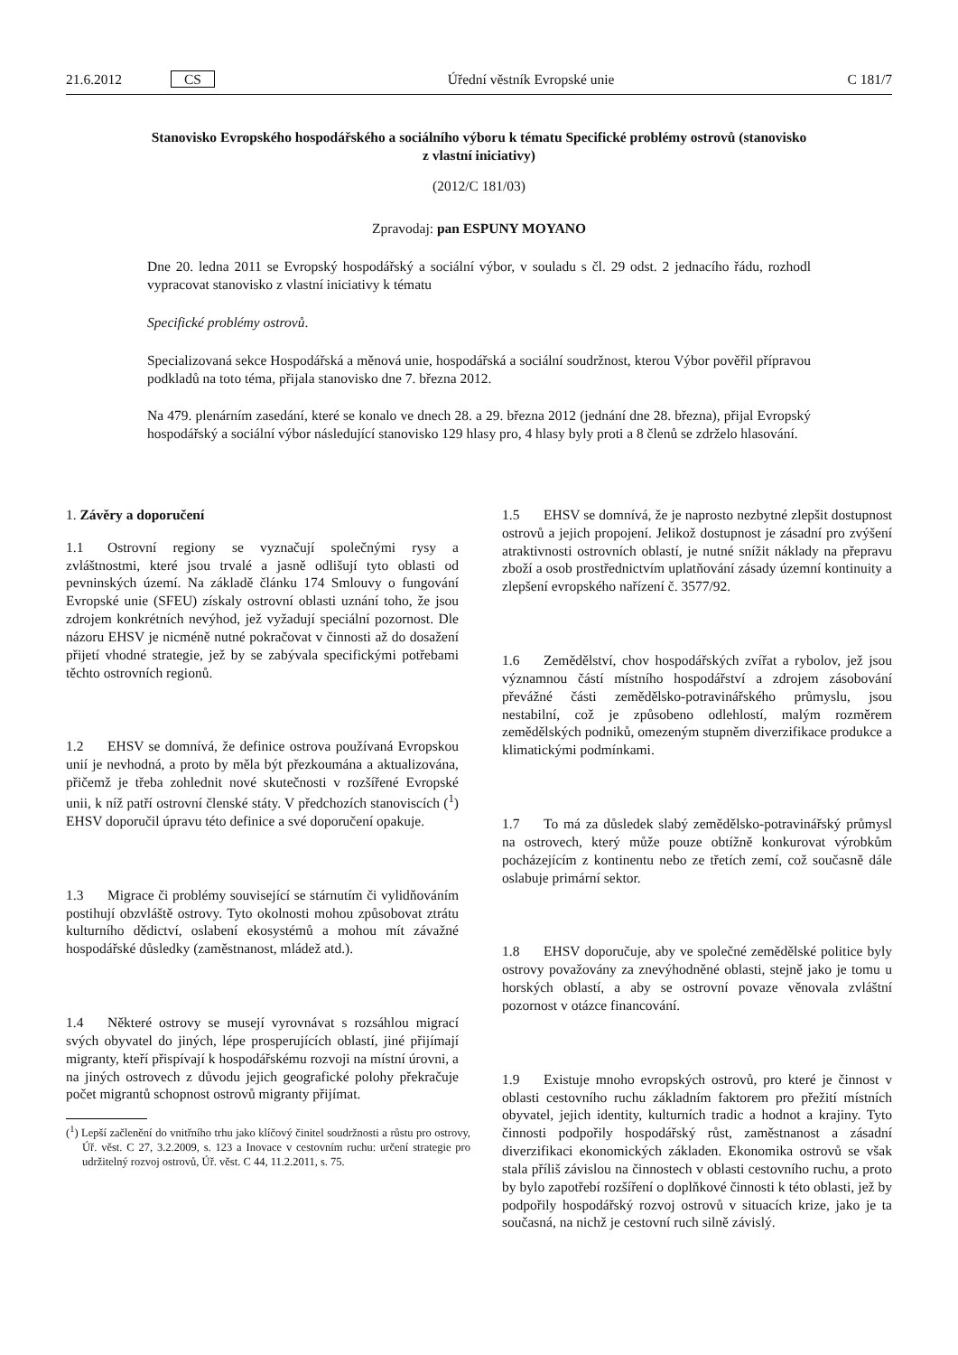21.6.2012 CS Úřední věstník Evropské unie C 181/7
Stanovisko Evropského hospodářského a sociálního výboru k tématu Specifické problémy ostrovů (stanovisko z vlastní iniciativy)
(2012/C 181/03)
Zpravodaj: pan ESPUNY MOYANO
Dne 20. ledna 2011 se Evropský hospodářský a sociální výbor, v souladu s čl. 29 odst. 2 jednacího řádu, rozhodl vypracovat stanovisko z vlastní iniciativy k tématu
Specifické problémy ostrovů.
Specializovaná sekce Hospodářská a měnová unie, hospodářská a sociální soudržnost, kterou Výbor pověřil přípravou podkladů na toto téma, přijala stanovisko dne 7. března 2012.
Na 479. plenárním zasedání, které se konalo ve dnech 28. a 29. března 2012 (jednání dne 28. března), přijal Evropský hospodářský a sociální výbor následující stanovisko 129 hlasy pro, 4 hlasy byly proti a 8 členů se zdrželo hlasování.
1. Závěry a doporučení
1.1 Ostrovní regiony se vyznačují společnými rysy a zvláštnostmi, které jsou trvalé a jasně odlišují tyto oblasti od pevninských území. Na základě článku 174 Smlouvy o fungování Evropské unie (SFEU) získaly ostrovní oblasti uznání toho, že jsou zdrojem konkrétních nevýhod, jež vyžadují speciální pozornost. Dle názoru EHSV je nicméně nutné pokračovat v činnosti až do dosažení přijetí vhodné strategie, jež by se zabývala specifickými potřebami těchto ostrovních regionů.
1.2 EHSV se domnívá, že definice ostrova používaná Evropskou unií je nevhodná, a proto by měla být přezkoumána a aktualizována, přičemž je třeba zohlednit nové skutečnosti v rozšířené Evropské unii, k níž patří ostrovní členské státy. V předchozích stanoviscích (<sup>1</sup>) EHSV doporučil úpravu této definice a své doporučení opakuje.
1.3 Migrace či problémy související se stárnutím či vylidňováním postihují obzvláště ostrovy. Tyto okolnosti mohou způsobovat ztrátu kulturního dědictví, oslabení ekosystémů a mohou mít závažné hospodářské důsledky (zaměstnanost, mládež atd.).
1.4 Některé ostrovy se musejí vyrovnávat s rozsáhlou migrací svých obyvatel do jiných, lépe prosperujících oblastí, jiné přijímají migranty, kteří přispívají k hospodářskému rozvoji na místní úrovni, a na jiných ostrovech z důvodu jejich geografické polohy překračuje počet migrantů schopnost ostrovů migranty přijímat.
(<sup>1</sup>) Lepší začlenění do vnitřního trhu jako klíčový činitel soudržnosti a růstu pro ostrovy, Úř. věst. C 27, 3.2.2009, s. 123 a Inovace v cestovním ruchu: určení strategie pro udržitelný rozvoj ostrovů, Úř. věst. C 44, 11.2.2011, s. 75.
1.5 EHSV se domnívá, že je naprosto nezbytné zlepšit dostupnost ostrovů a jejich propojení. Jelikož dostupnost je zásadní pro zvýšení atraktivnosti ostrovních oblastí, je nutné snížit náklady na přepravu zboží a osob prostřednictvím uplatňování zásady územní kontinuity a zlepšení evropského nařízení č. 3577/92.
1.6 Zemědělství, chov hospodářských zvířat a rybolov, jež jsou významnou částí místního hospodářství a zdrojem zásobování převážné části zemědělsko-potravinářského průmyslu, jsou nestabilní, což je způsobeno odlehlostí, malým rozměrem zemědělských podniků, omezeným stupněm diverzifikace produkce a klimatickými podmínkami.
1.7 To má za důsledek slabý zemědělsko-potravinářský průmysl na ostrovech, který může pouze obtížně konkurovat výrobkům pocházejícím z kontinentu nebo ze třetích zemí, což současně dále oslabuje primární sektor.
1.8 EHSV doporučuje, aby ve společné zemědělské politice byly ostrovy považovány za znevýhodněné oblasti, stejně jako je tomu u horských oblastí, a aby se ostrovní povaze věnovala zvláštní pozornost v otázce financování.
1.9 Existuje mnoho evropských ostrovů, pro které je činnost v oblasti cestovního ruchu základním faktorem pro přežití místních obyvatel, jejich identity, kulturních tradic a hodnot a krajiny. Tyto činnosti podpořily hospodářský růst, zaměstnanost a zásadní diverzifikaci ekonomických základen. Ekonomika ostrovů se však stala příliš závislou na činnostech v oblasti cestovního ruchu, a proto by bylo zapotřebí rozšíření o doplňkové činnosti k této oblasti, jež by podpořily hospodářský rozvoj ostrovů v situacích krize, jako je ta současná, na nichž je cestovní ruch silně závislý.